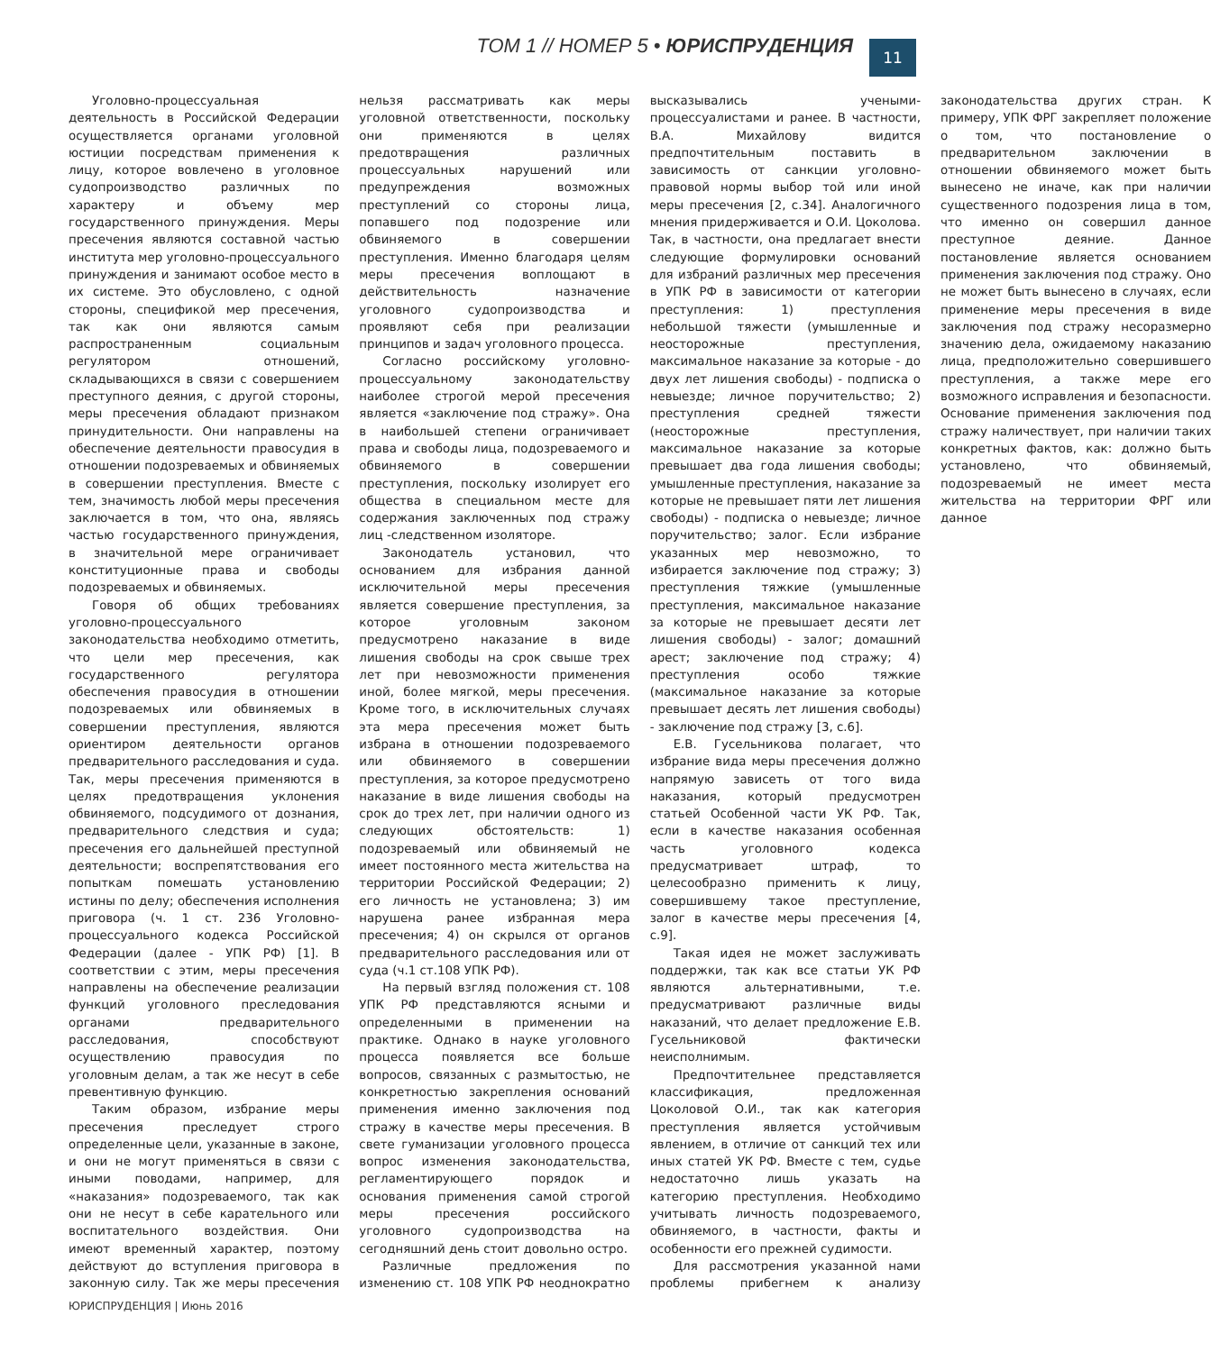ТОМ 1 // НОМЕР 5 • ЮРИСПРУДЕНЦИЯ 11
Уголовно-процессуальная деятельность в Российской Федерации осуществляется органами уголовной юстиции посредствам применения к лицу, которое вовлечено в уголовное судопроизводство различных по характеру и объему мер государственного принуждения. Меры пресечения являются составной частью института мер уголовно-процессуального принуждения и занимают особое место в их системе. Это обусловлено, с одной стороны, спецификой мер пресечения, так как они являются самым распространенным социальным регулятором отношений, складывающихся в связи с совершением преступного деяния, с другой стороны, меры пресечения обладают признаком принудительности. Они направлены на обеспечение деятельности правосудия в отношении подозреваемых и обвиняемых в совершении преступления. Вместе с тем, значимость любой меры пресечения заключается в том, что она, являясь частью государственного принуждения, в значительной мере ограничивает конституционные права и свободы подозреваемых и обвиняемых.
Говоря об общих требованиях уголовно-процессуального законодательства необходимо отметить, что цели мер пресечения, как государственного регулятора обеспечения правосудия в отношении подозреваемых или обвиняемых в совершении преступления, являются ориентиром деятельности органов предварительного расследования и суда. Так, меры пресечения применяются в целях предотвращения уклонения обвиняемого, подсудимого от дознания, предварительного следствия и суда; пресечения его дальнейшей преступной деятельности; воспрепятствования его попыткам помешать установлению истины по делу; обеспечения исполнения приговора (ч. 1 ст. 236 Уголовно-процессуального кодекса Российской Федерации (далее - УПК РФ) [1]. В соответствии с этим, меры пресечения направлены на обеспечение реализации функций уголовного преследования органами предварительного расследования, способствуют осуществлению правосудия по уголовным делам, а так же несут в себе превентивную функцию.
Таким образом, избрание меры пресечения преследует строго определенные цели, указанные в законе, и они не могут применяться в связи с иными поводами, например, для «наказания» подозреваемого, так как они не несут в себе карательного или воспитательного воздействия. Они имеют временный характер, поэтому действуют до вступления приговора в законную силу. Так же меры пресечения нельзя рассматривать как меры уголовной ответственности, поскольку они применяются в целях предотвращения различных процессуальных нарушений или предупреждения возможных преступлений со стороны лица, попавшего под подозрение или обвиняемого в совершении преступления. Именно благодаря целям меры пресечения воплощают в действительность назначение уголовного судопроизводства и проявляют себя при реализации принципов и задач уголовного процесса.
Согласно российскому уголовно-процессуальному законодательству наиболее строгой мерой пресечения является «заключение под стражу». Она в наибольшей степени ограничивает права и свободы лица, подозреваемого и обвиняемого в совершении преступления, поскольку изолирует его общества в специальном месте для содержания заключенных под стражу лиц -следственном изоляторе.
Законодатель установил, что основанием для избрания данной исключительной меры пресечения является совершение преступления, за которое уголовным законом предусмотрено наказание в виде лишения свободы на срок свыше трех лет при невозможности применения иной, более мягкой, меры пресечения. Кроме того, в исключительных случаях эта мера пресечения может быть избрана в отношении подозреваемого или обвиняемого в совершении преступления, за которое предусмотрено наказание в виде лишения свободы на срок до трех лет, при наличии одного из следующих обстоятельств: 1) подозреваемый или обвиняемый не имеет постоянного места жительства на территории Российской Федерации; 2) его личность не установлена; 3) им нарушена ранее избранная мера пресечения; 4) он скрылся от органов предварительного расследования или от суда (ч.1 ст.108 УПК РФ).
На первый взгляд положения ст. 108 УПК РФ представляются ясными и определенными в применении на практике. Однако в науке уголовного процесса появляется все больше вопросов, связанных с размытостью, не конкретностью закрепления оснований применения именно заключения под стражу в качестве меры пресечения. В свете гуманизации уголовного процесса вопрос изменения законодательства, регламентирующего порядок и основания применения самой строгой меры пресечения российского уголовного судопроизводства на сегодняшний день стоит довольно остро.
Различные предложения по изменению ст. 108 УПК РФ неоднократно высказывались учеными-процессуалистами и ранее. В частности, В.А. Михайлову видится предпочтительным поставить в зависимость от санкции уголовно-правовой нормы выбор той или иной меры пресечения [2, с.34]. Аналогичного мнения придерживается и О.И. Цоколова. Так, в частности, она предлагает внести следующие формулировки оснований для избраний различных мер пресечения в УПК РФ в зависимости от категории преступления: 1) преступления небольшой тяжести (умышленные и неосторожные преступления, максимальное наказание за которые - до двух лет лишения свободы) - подписка о невыезде; личное поручительство; 2) преступления средней тяжести (неосторожные преступления, максимальное наказание за которые превышает два года лишения свободы; умышленные преступления, наказание за которые не превышает пяти лет лишения свободы) - подписка о невыезде; личное поручительство; залог. Если избрание указанных мер невозможно, то избирается заключение под стражу; 3) преступления тяжкие (умышленные преступления, максимальное наказание за которые не превышает десяти лет лишения свободы) - залог; домашний арест; заключение под стражу; 4) преступления особо тяжкие (максимальное наказание за которые превышает десять лет лишения свободы) - заключение под стражу [3, с.6].
Е.В. Гусельникова полагает, что избрание вида меры пресечения должно напрямую зависеть от того вида наказания, который предусмотрен статьей Особенной части УК РФ. Так, если в качестве наказания особенная часть уголовного кодекса предусматривает штраф, то целесообразно применить к лицу, совершившему такое преступление, залог в качестве меры пресечения [4, с.9].
Такая идея не может заслуживать поддержки, так как все статьи УК РФ являются альтернативными, т.е. предусматривают различные виды наказаний, что делает предложение Е.В. Гусельниковой фактически неисполнимым.
Предпочтительнее представляется классификация, предложенная Цоколовой О.И., так как категория преступления является устойчивым явлением, в отличие от санкций тех или иных статей УК РФ. Вместе с тем, судье недостаточно лишь указать на категорию преступления. Необходимо учитывать личность подозреваемого, обвиняемого, в частности, факты и особенности его прежней судимости.
Для рассмотрения указанной нами проблемы прибегнем к анализу законодательства других стран. К примеру, УПК ФРГ закрепляет положение о том, что постановление о предварительном заключении в отношении обвиняемого может быть вынесено не иначе, как при наличии существенного подозрения лица в том, что именно он совершил данное преступное деяние. Данное постановление является основанием применения заключения под стражу. Оно не может быть вынесено в случаях, если применение меры пресечения в виде заключения под стражу несоразмерно значению дела, ожидаемому наказанию лица, предположительно совершившего преступления, а также мере его возможного исправления и безопасности. Основание применения заключения под стражу наличествует, при наличии таких конкретных фактов, как: должно быть установлено, что обвиняемый, подозреваемый не имеет места жительства на территории ФРГ или данное
ЮРИСПРУДЕНЦИЯ | Июнь 2016